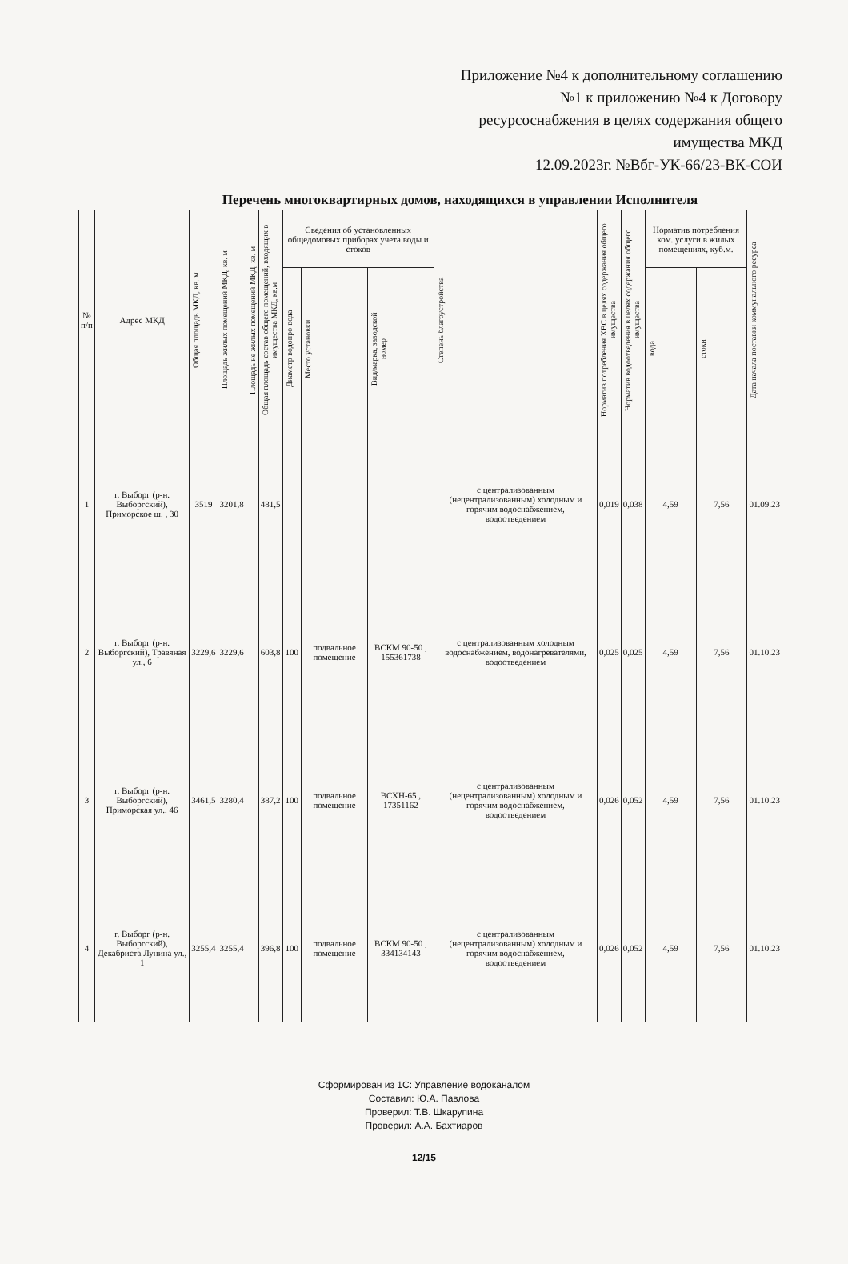Приложение №4 к дополнительному соглашению
№1 к приложению №4 к Договору
ресурсоснабжения в целях содержания общего
имущества МКД
12.09.2023г. №Вбг-УК-66/23-ВК-СОИ
Перечень многоквартирных домов, находящихся в управлении Исполнителя
| № п/п | Адрес МКД | Общая площадь МКД, кв. м | Площадь жилых помещений МКД, кв. м | Площадь не жилых помещений МКД, кв. м | Общая площадь состав общего помещений, входящих в имущества МКД, кв.м | Сведения об установленных общедомовых приборах учета воды и стоков | | | Степень благоустройства | Норматив потребления ХВС в целях содержания общего имущества | Норматив водоотведения в целях содержания общего имущества | Норматив потребления ком. услуги в жилых помещениях, куб.м. | | Дата начала поставки коммунального ресурса |
| --- | --- | --- | --- | --- | --- | --- | --- | --- | --- | --- | --- | --- | --- | --- |
| | | | | | | Диаметр водопро-вода | Место установки | Вид/марка, заводской номер | | | | вода | стоки | |
| 1 | г. Выборг (р-н. Выборгский), Приморское ш. , 30 | 3519 | 3201,8 | | 481,5 | | | | с централизованным (нецентрализованным) холодным и горячим водоснабжением, водоотведением | 0,019 | 0,038 | 4,59 | 7,56 | 01.09.23 |
| 2 | г. Выборг (р-н. Выборгский), Травяная ул., 6 | 3229,6 | 3229,6 | | 603,8 | 100 | подвальное помещение | ВСКМ 90-50 , 155361738 | с централизованным холодным водоснабжением, водонагревателями, водоотведением | 0,025 | 0,025 | 4,59 | 7,56 | 01.10.23 |
| 3 | г. Выборг (р-н. Выборгский), Приморская ул., 46 | 3461,5 | 3280,4 | | 387,2 | 100 | подвальное помещение | ВСХН-65 , 17351162 | с централизованным (нецентрализованным) холодным и горячим водоснабжением, водоотведением | 0,026 | 0,052 | 4,59 | 7,56 | 01.10.23 |
| 4 | г. Выборг (р-н. Выборгский), Декабриста Лунина ул., 1 | 3255,4 | 3255,4 | | 396,8 | 100 | подвальное помещение | ВСКМ 90-50 , 334134143 | с централизованным (нецентрализованным) холодным и горячим водоснабжением, водоотведением | 0,026 | 0,052 | 4,59 | 7,56 | 01.10.23 |
Сформирован из 1С: Управление водоканалом
Составил: Ю.А. Павлова
Проверил: Т.В. Шкарупина
Проверил: А.А. Бахтиаров
12/15